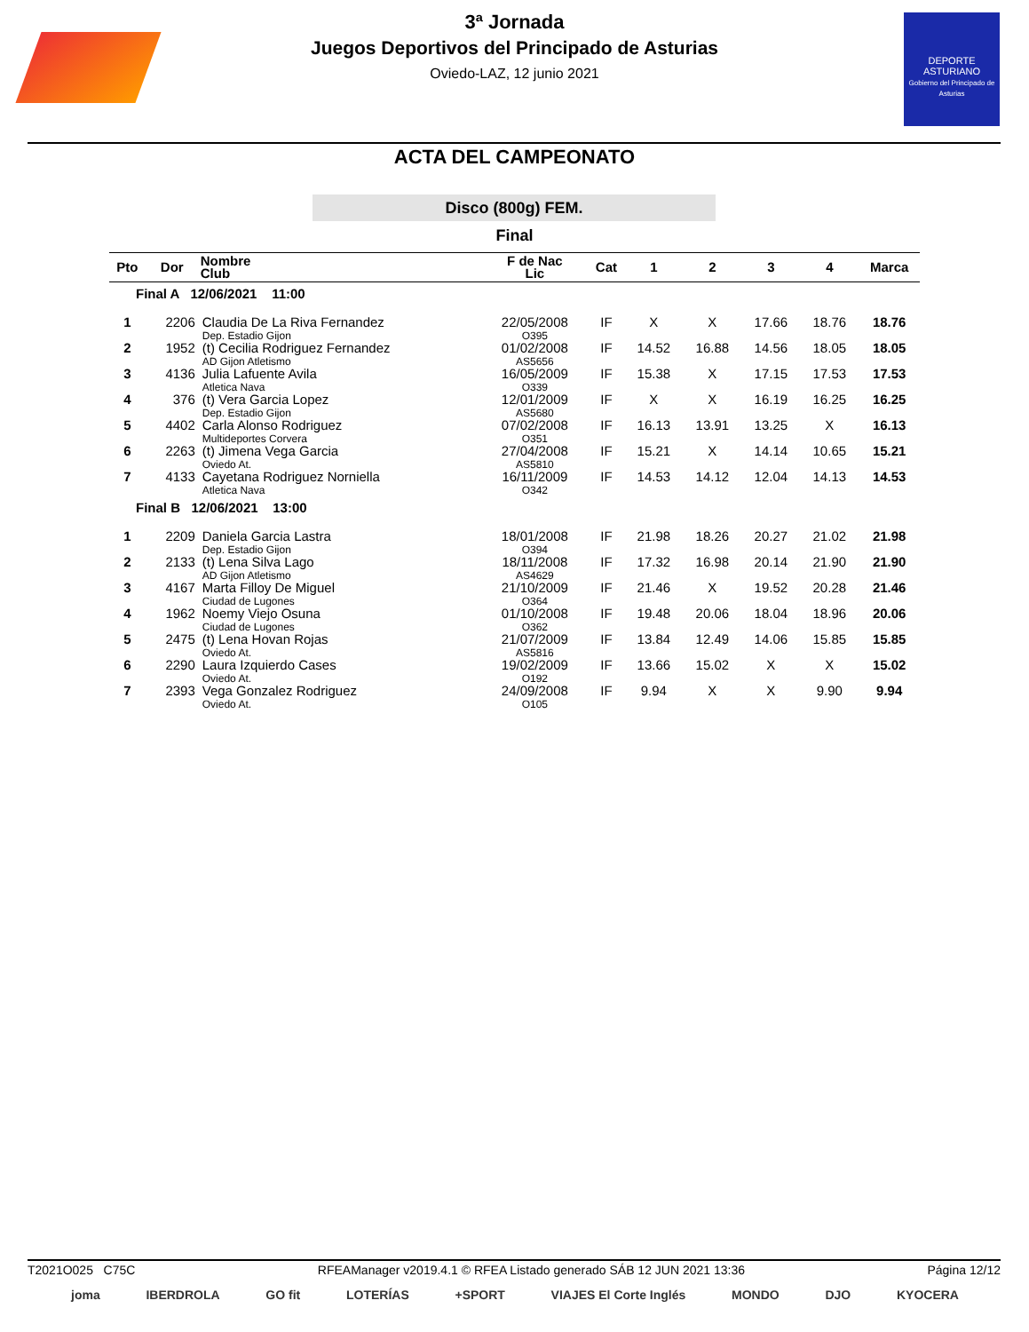DEPORTE
ASTURIANO
Gobierno del Principado de Asturias
3ª Jornada
Juegos Deportivos del Principado de Asturias
Oviedo-LAZ, 12 junio 2021
ACTA DEL CAMPEONATO
Disco (800g) FEM.
Final
| Pto | Dor | Nombre Club | F de Nac Lic | Cat | 1 | 2 | 3 | 4 | Marca |
| --- | --- | --- | --- | --- | --- | --- | --- | --- | --- |
| Final A 12/06/2021 11:00 | | | | | | | | | |
| 1 | 2206 | Claudia De La Riva Fernandez Dep. Estadio Gijon | 22/05/2008 O395 | IF | X | X | 17.66 | 18.76 | 18.76 |
| 2 | 1952 | (t) Cecilia Rodriguez Fernandez AD Gijon Atletismo | 01/02/2008 AS5656 | IF | 14.52 | 16.88 | 14.56 | 18.05 | 18.05 |
| 3 | 4136 | Julia Lafuente Avila Atletica Nava | 16/05/2009 O339 | IF | 15.38 | X | 17.15 | 17.53 | 17.53 |
| 4 | 376 | (t) Vera Garcia Lopez Dep. Estadio Gijon | 12/01/2009 AS5680 | IF | X | X | 16.19 | 16.25 | 16.25 |
| 5 | 4402 | Carla Alonso Rodriguez Multideportes Corvera | 07/02/2008 O351 | IF | 16.13 | 13.91 | 13.25 | X | 16.13 |
| 6 | 2263 | (t) Jimena Vega Garcia Oviedo At. | 27/04/2008 AS5810 | IF | 15.21 | X | 14.14 | 10.65 | 15.21 |
| 7 | 4133 | Cayetana Rodriguez Norniella Atletica Nava | 16/11/2009 O342 | IF | 14.53 | 14.12 | 12.04 | 14.13 | 14.53 |
| Final B 12/06/2021 13:00 | | | | | | | | | |
| 1 | 2209 | Daniela Garcia Lastra Dep. Estadio Gijon | 18/01/2008 O394 | IF | 21.98 | 18.26 | 20.27 | 21.02 | 21.98 |
| 2 | 2133 | (t) Lena Silva Lago AD Gijon Atletismo | 18/11/2008 AS4629 | IF | 17.32 | 16.98 | 20.14 | 21.90 | 21.90 |
| 3 | 4167 | Marta Filloy De Miguel Ciudad de Lugones | 21/10/2009 O364 | IF | 21.46 | X | 19.52 | 20.28 | 21.46 |
| 4 | 1962 | Noemy Viejo Osuna Ciudad de Lugones | 01/10/2008 O362 | IF | 19.48 | 20.06 | 18.04 | 18.96 | 20.06 |
| 5 | 2475 | (t) Lena Hovan Rojas Oviedo At. | 21/07/2009 AS5816 | IF | 13.84 | 12.49 | 14.06 | 15.85 | 15.85 |
| 6 | 2290 | Laura Izquierdo Cases Oviedo At. | 19/02/2009 O192 | IF | 13.66 | 15.02 | X | X | 15.02 |
| 7 | 2393 | Vega Gonzalez Rodriguez Oviedo At. | 24/09/2008 O105 | IF | 9.94 | X | X | 9.90 | 9.94 |
T2021O025 C75C RFEAManager v2019.4.1 © RFEA Listado generado SÁB 12 JUN 2021 13:36 Página 12/12
joma IBERDROLA GO fit LOTERÍAS +SPORT VIAJES El Corte Inglés MONDO DJO KYOCERA